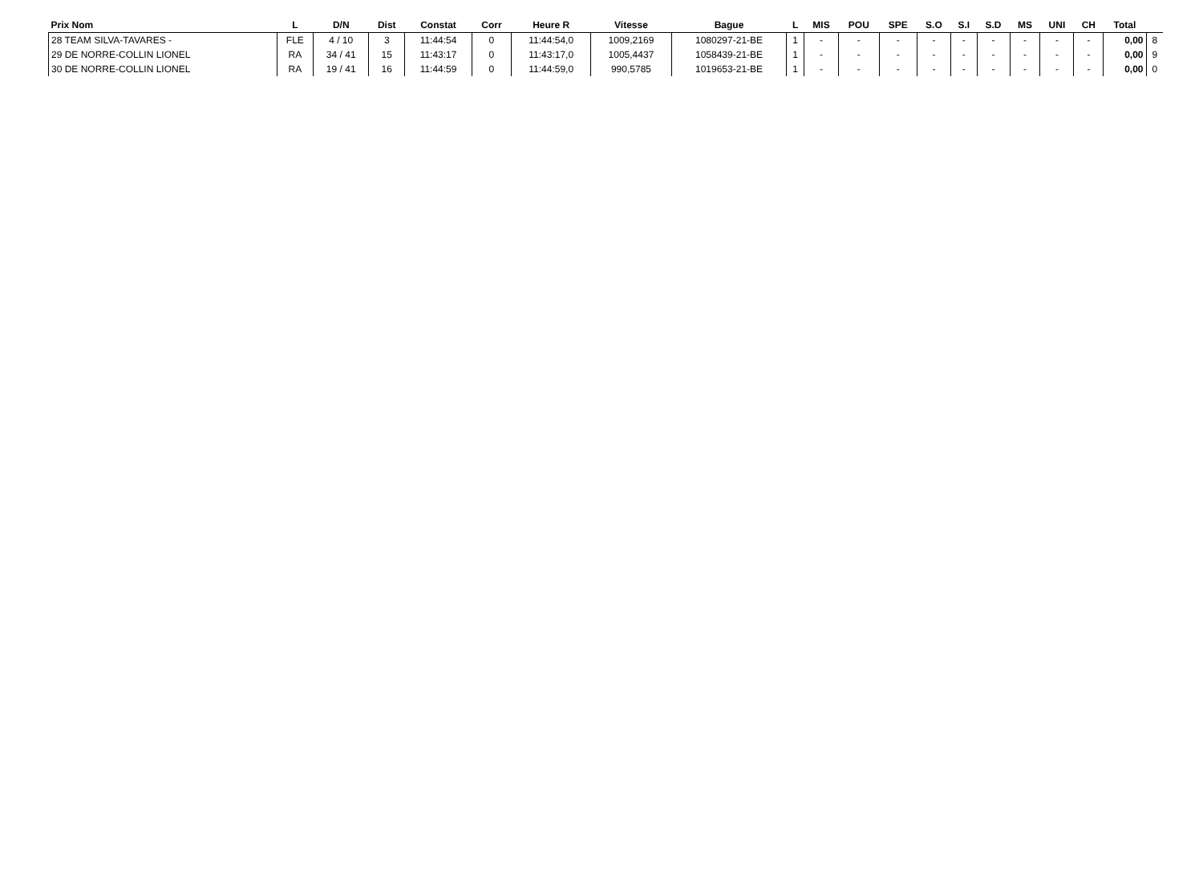| Prix Nom | L | D/N | Dist | Constat | Corr | Heure R | Vitesse | Bague | L | MIS | POU | SPE | S.O | S.I | S.D | MS | UNI | CH | Total | |
| --- | --- | --- | --- | --- | --- | --- | --- | --- | --- | --- | --- | --- | --- | --- | --- | --- | --- | --- | --- | --- |
| 28 TEAM SILVA-TAVARES - | FLE | 4 / 10 | 3 | 11:44:54 | 0 | 11:44:54,0 | 1009,2169 | 1080297-21-BE | 1 | - | - | - | - | - | - | - | - | - | 0,00 | 8 |
| 29 DE NORRE-COLLIN LIONEL | RA | 34 / 41 | 15 | 11:43:17 | 0 | 11:43:17,0 | 1005,4437 | 1058439-21-BE | 1 | - | - | - | - | - | - | - | - | - | 0,00 | 9 |
| 30 DE NORRE-COLLIN LIONEL | RA | 19 / 41 | 16 | 11:44:59 | 0 | 11:44:59,0 | 990,5785 | 1019653-21-BE | 1 | - | - | - | - | - | - | - | - | - | 0,00 | 0 |